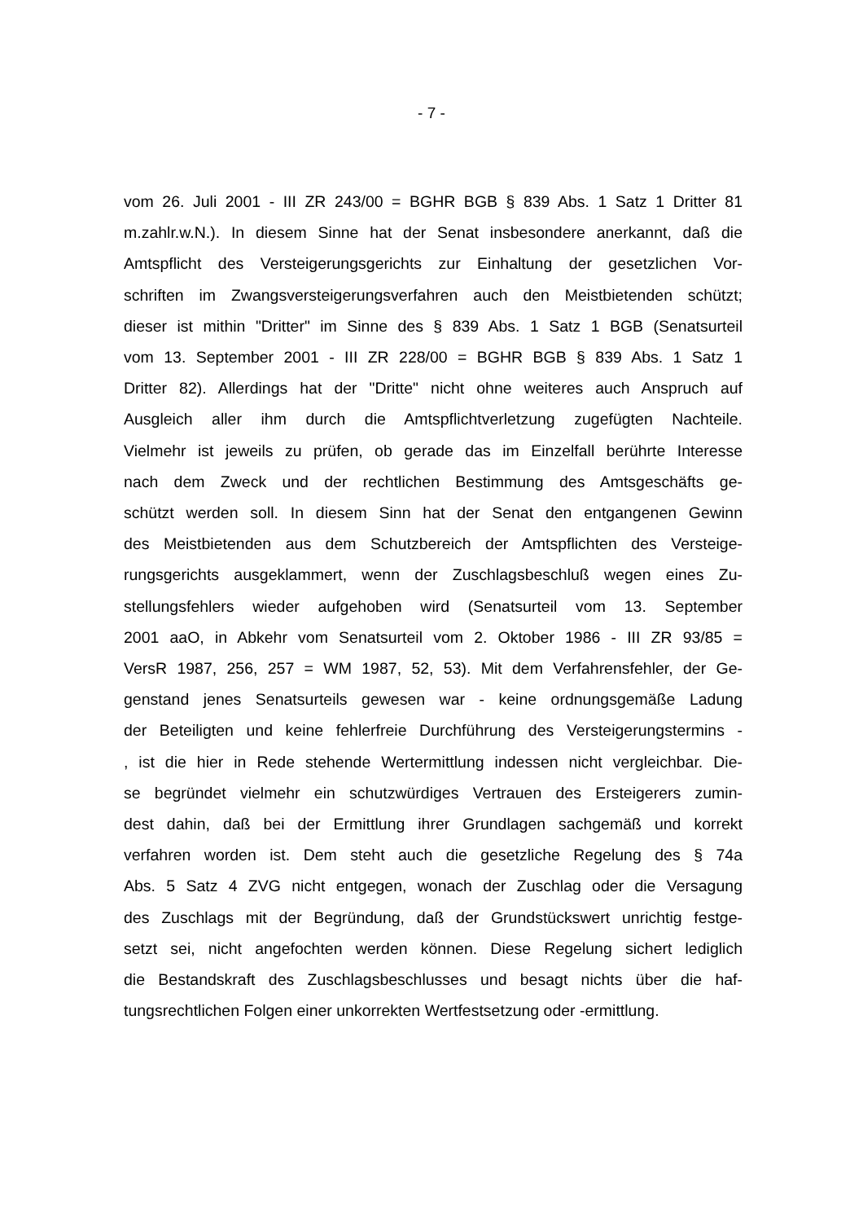- 7 -
vom 26. Juli 2001 - III ZR 243/00 = BGHR BGB § 839 Abs. 1 Satz 1 Dritter 81
m.zahlr.w.N.). In diesem Sinne hat der Senat insbesondere anerkannt, daß die
Amtspflicht des Versteigerungsgerichts zur Einhaltung der gesetzlichen Vor-
schriften im Zwangsversteigerungsverfahren auch den Meistbietenden schützt;
dieser ist mithin "Dritter" im Sinne des § 839 Abs. 1 Satz 1 BGB (Senatsurteil
vom 13. September 2001 - III ZR 228/00 = BGHR BGB § 839 Abs. 1 Satz 1
Dritter 82). Allerdings hat der "Dritte" nicht ohne weiteres auch Anspruch auf
Ausgleich aller ihm durch die Amtspflichtverletzung zugefügten Nachteile.
Vielmehr ist jeweils zu prüfen, ob gerade das im Einzelfall berührte Interesse
nach dem Zweck und der rechtlichen Bestimmung des Amtsgeschäfts ge-
schützt werden soll. In diesem Sinn hat der Senat den entgangenen Gewinn
des Meistbietenden aus dem Schutzbereich der Amtspflichten des Versteige-
rungsgerichts ausgeklammert, wenn der Zuschlagsbeschluß wegen eines Zu-
stellungsfehlers wieder aufgehoben wird (Senatsurteil vom 13. September
2001 aaO, in Abkehr vom Senatsurteil vom 2. Oktober 1986 - III ZR 93/85 =
VersR 1987, 256, 257 = WM 1987, 52, 53). Mit dem Verfahrensfehler, der Ge-
genstand jenes Senatsurteils gewesen war - keine ordnungsgemäße Ladung
der Beteiligten und keine fehlerfreie Durchführung des Versteigerungstermins -
, ist die hier in Rede stehende Wertermittlung indessen nicht vergleichbar. Die-
se begründet vielmehr ein schutzwürdiges Vertrauen des Ersteigerers zumin-
dest dahin, daß bei der Ermittlung ihrer Grundlagen sachgemäß und korrekt
verfahren worden ist. Dem steht auch die gesetzliche Regelung des § 74a
Abs. 5 Satz 4 ZVG nicht entgegen, wonach der Zuschlag oder die Versagung
des Zuschlags mit der Begründung, daß der Grundstückswert unrichtig festge-
setzt sei, nicht angefochten werden können. Diese Regelung sichert lediglich
die Bestandskraft des Zuschlagsbeschlusses und besagt nichts über die haf-
tungsrechtlichen Folgen einer unkorrekten Wertfestsetzung oder -ermittlung.